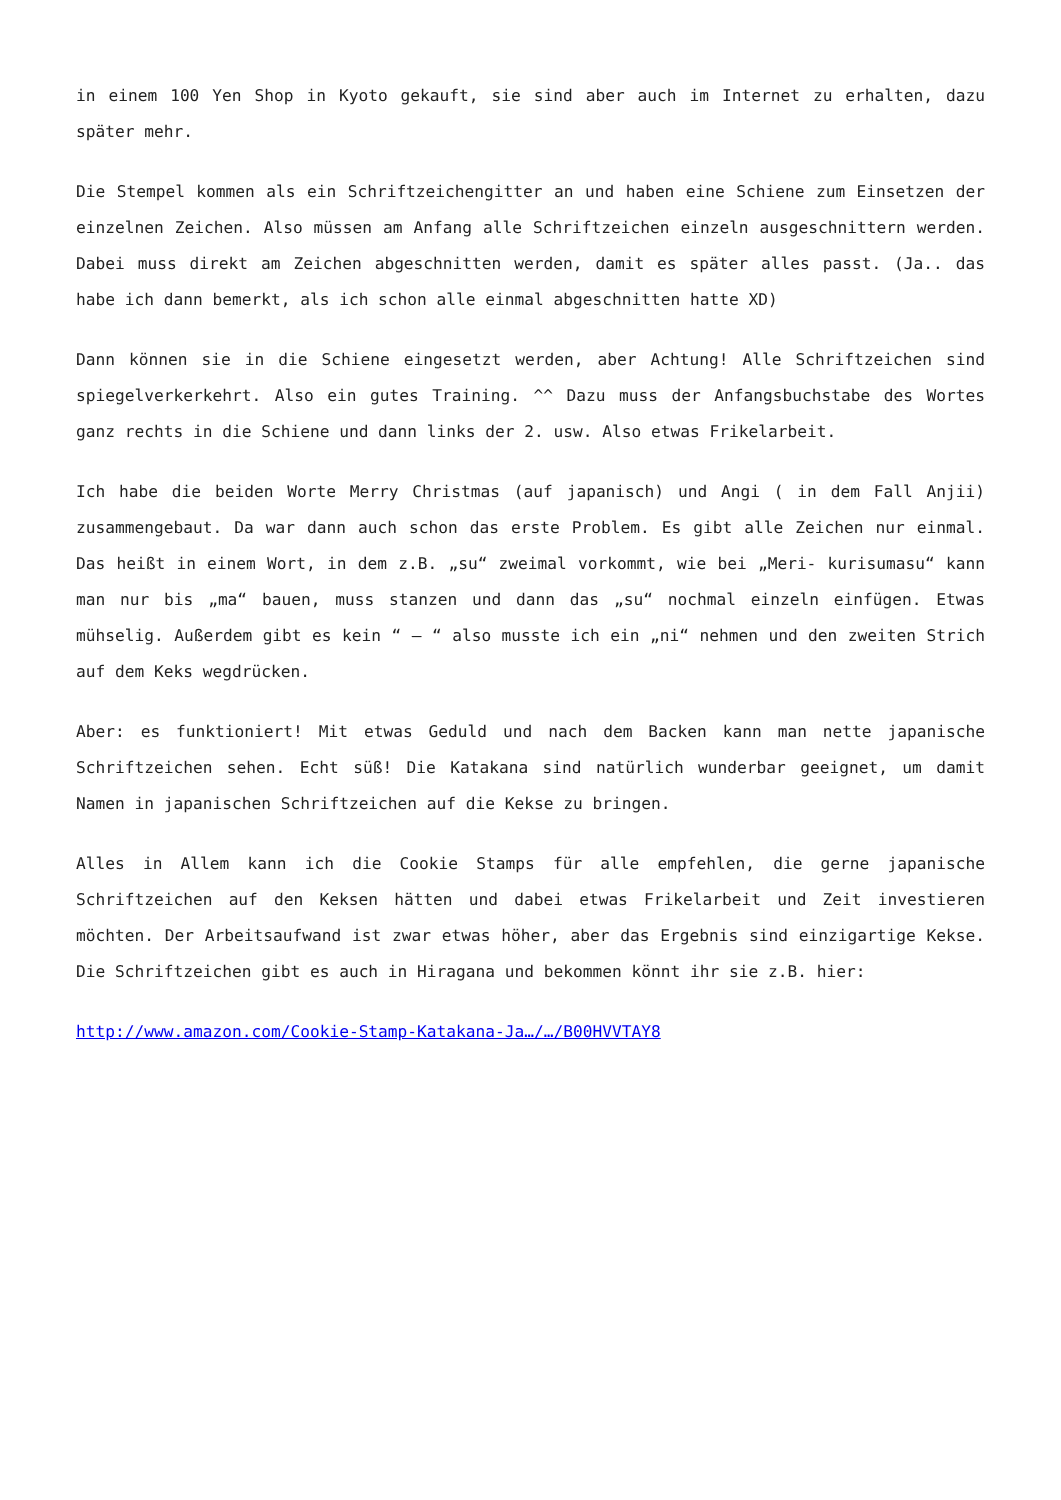in einem 100 Yen Shop in Kyoto gekauft, sie sind aber auch im Internet zu erhalten, dazu später mehr.
Die Stempel kommen als ein Schriftzeichengitter an und haben eine Schiene zum Einsetzen der einzelnen Zeichen. Also müssen am Anfang alle Schriftzeichen einzeln ausgeschnittern werden. Dabei muss direkt am Zeichen abgeschnitten werden, damit es später alles passt. (Ja.. das habe ich dann bemerkt, als ich schon alle einmal abgeschnitten hatte XD)
Dann können sie in die Schiene eingesetzt werden, aber Achtung! Alle Schriftzeichen sind spiegelverkerkehrt. Also ein gutes Training. ^^ Dazu muss der Anfangsbuchstabe des Wortes ganz rechts in die Schiene und dann links der 2. usw. Also etwas Frikelarbeit.
Ich habe die beiden Worte Merry Christmas (auf japanisch) und Angi ( in dem Fall Anjii) zusammengebaut. Da war dann auch schon das erste Problem. Es gibt alle Zeichen nur einmal. Das heißt in einem Wort, in dem z.B. „su“ zweimal vorkommt, wie bei „Meri- kurisumasu“ kann man nur bis „ma“ bauen, muss stanzen und dann das „su“ nochmal einzeln einfügen. Etwas mühselig. Außerdem gibt es kein “ – “ also musste ich ein „ni“ nehmen und den zweiten Strich auf dem Keks wegdrücken.
Aber: es funktioniert! Mit etwas Geduld und nach dem Backen kann man nette japanische Schriftzeichen sehen. Echt süß! Die Katakana sind natürlich wunderbar geeignet, um damit Namen in japanischen Schriftzeichen auf die Kekse zu bringen.
Alles in Allem kann ich die Cookie Stamps für alle empfehlen, die gerne japanische Schriftzeichen auf den Keksen hätten und dabei etwas Frikelarbeit und Zeit investieren möchten. Der Arbeitsaufwand ist zwar etwas höher, aber das Ergebnis sind einzigartige Kekse. Die Schriftzeichen gibt es auch in Hiragana und bekommen könnt ihr sie z.B. hier:
http://www.amazon.com/Cookie-Stamp-Katakana-Ja…/…/B00HVVTAY8